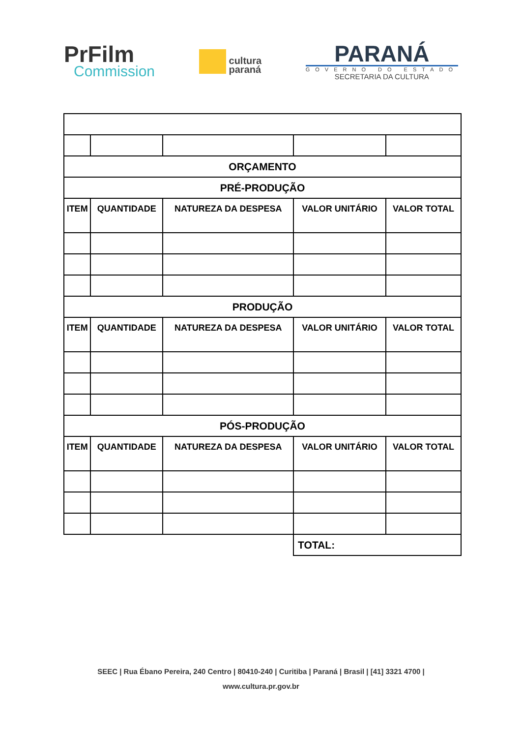PrFilm
Commission
cultura
paraná
PARANÁ
GOVERNO DO ESTADO
SECRETARIA DA CULTURA
| ORÇAMENTO | | | | |
| PRÉ-PRODUÇÃO | | | | |
| ITEM | QUANTIDADE | NATUREZA DA DESPESA | VALOR UNITÁRIO | VALOR TOTAL |
| PRODUÇÃO | | | | |
| ITEM | QUANTIDADE | NATUREZA DA DESPESA | VALOR UNITÁRIO | VALOR TOTAL |
| PÓS-PRODUÇÃO | | | | |
| ITEM | QUANTIDADE | NATUREZA DA DESPESA | VALOR UNITÁRIO | VALOR TOTAL |
| | | | TOTAL: | |
SEEC | Rua Ébano Pereira, 240 Centro | 80410-240 | Curitiba | Paraná | Brasil | [41] 3321 4700 |
www.cultura.pr.gov.br